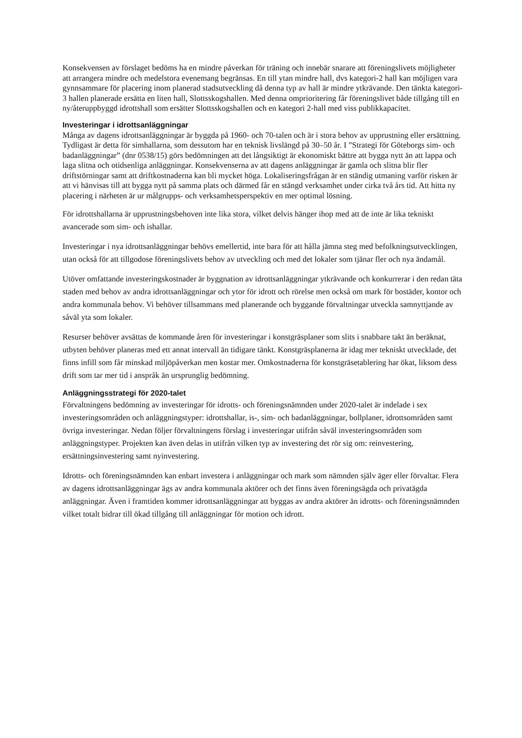Konsekvensen av förslaget bedöms ha en mindre påverkan för träning och innebär snarare att föreningslivets möjligheter att arrangera mindre och medelstora evenemang begränsas. En till ytan mindre hall, dvs kategori-2 hall kan möjligen vara gynnsammare för placering inom planerad stadsutveckling då denna typ av hall är mindre ytkrävande. Den tänkta kategori- 3 hallen planerade ersätta en liten hall, Slottsskogshallen. Med denna omprioritering får föreningslivet både tillgång till en ny/återuppbyggd idrottshall som ersätter Slottsskogshallen och en kategori 2-hall med viss publikkapacitet.
Investeringar i idrottsanläggningar
Många av dagens idrottsanläggningar är byggda på 1960- och 70-talen och är i stora behov av upprustning eller ersättning. Tydligast är detta för simhallarna, som dessutom har en teknisk livslängd på 30–50 år. I ”Strategi för Göteborgs sim- och badanläggningar” (dnr 0538/15) görs bedömningen att det långsiktigt är ekonomiskt bättre att bygga nytt än att lappa och laga slitna och otidsenliga anläggningar. Konsekvenserna av att dagens anläggningar är gamla och slitna blir fler driftstörningar samt att driftkostnaderna kan bli mycket höga. Lokaliseringsfrågan är en ständig utmaning varför risken är att vi hänvisas till att bygga nytt på samma plats och därmed får en stängd verksamhet under cirka två års tid. Att hitta ny placering i närheten är ur målgrupps- och verksamhetsperspektiv en mer optimal lösning.
För idrottshallarna är upprustningsbehoven inte lika stora, vilket delvis hänger ihop med att de inte är lika tekniskt avancerade som sim- och ishallar.
Investeringar i nya idrottsanläggningar behövs emellertid, inte bara för att hålla jämna steg med befolkningsutvecklingen, utan också för att tillgodose föreningslivets behov av utveckling och med det lokaler som tjänar fler och nya ändamål.
Utöver omfattande investeringskostnader är byggnation av idrottsanläggningar ytkrävande och konkurrerar i den redan täta staden med behov av andra idrottsanläggningar och ytor för idrott och rörelse men också om mark för bostäder, kontor och andra kommunala behov. Vi behöver tillsammans med planerande och byggande förvaltningar utveckla samnyttjande av såväl yta som lokaler.
Resurser behöver avsättas de kommande åren för investeringar i konstgräsplaner som slits i snabbare takt än beräknat, utbyten behöver planeras med ett annat intervall än tidigare tänkt. Konstgräsplanerna är idag mer tekniskt utvecklade, det finns infill som får minskad miljöpåverkan men kostar mer. Omkostnaderna för konstgräsetablering har ökat, liksom dess drift som tar mer tid i anspråk än ursprunglig bedömning.
Anläggningsstrategi för 2020-talet
Förvaltningens bedömning av investeringar för idrotts- och föreningsnämnden under 2020-talet är indelade i sex investeringsområden och anläggningstyper: idrottshallar, is-, sim- och badanläggningar, bollplaner, idrottsområden samt övriga investeringar. Nedan följer förvaltningens förslag i investeringar utifrån såväl investeringsområden som anläggningstyper. Projekten kan även delas in utifrån vilken typ av investering det rör sig om: reinvestering, ersättningsinvestering samt nyinvestering.
Idrotts- och föreningsnämnden kan enbart investera i anläggningar och mark som nämnden själv äger eller förvaltar. Flera av dagens idrottsanläggningar ägs av andra kommunala aktörer och det finns även föreningsägda och privatägda anläggningar. Även i framtiden kommer idrottsanläggningar att byggas av andra aktörer än idrotts- och föreningsnämnden vilket totalt bidrar till ökad tillgång till anläggningar för motion och idrott.